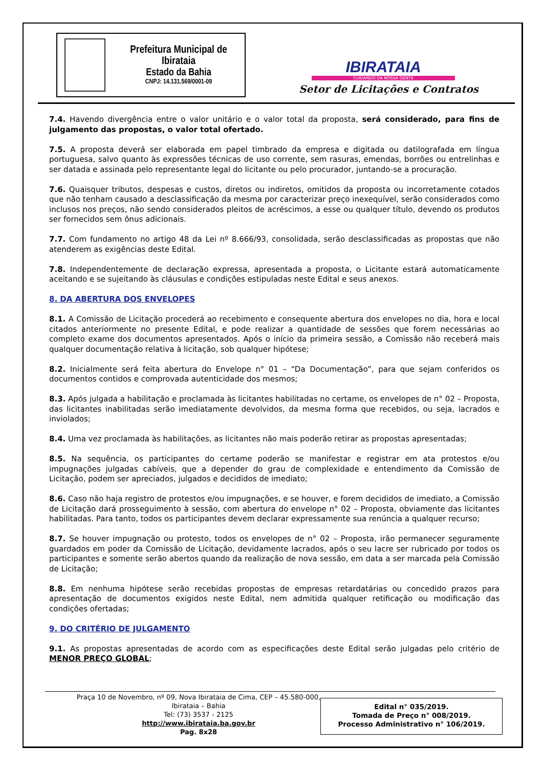Prefeitura Municipal de Ibirataia
Estado da Bahia
CNPJ: 14.131.569/0001-09
IBIRATAIA
CUIDANDO DA NOSSA GENTE
Setor de Licitações e Contratos
7.4. Havendo divergência entre o valor unitário e o valor total da proposta, será considerado, para fins de julgamento das propostas, o valor total ofertado.
7.5. A proposta deverá ser elaborada em papel timbrado da empresa e digitada ou datilografada em língua portuguesa, salvo quanto às expressões técnicas de uso corrente, sem rasuras, emendas, borrões ou entrelinhas e ser datada e assinada pelo representante legal do licitante ou pelo procurador, juntando-se a procuração.
7.6. Quaisquer tributos, despesas e custos, diretos ou indiretos, omitidos da proposta ou incorretamente cotados que não tenham causado a desclassificação da mesma por caracterizar preço inexequível, serão considerados como inclusos nos preços, não sendo considerados pleitos de acréscimos, a esse ou qualquer título, devendo os produtos ser fornecidos sem ônus adicionais.
7.7. Com fundamento no artigo 48 da Lei nº 8.666/93, consolidada, serão desclassificadas as propostas que não atenderem as exigências deste Edital.
7.8. Independentemente de declaração expressa, apresentada a proposta, o Licitante estará automaticamente aceitando e se sujeitando às cláusulas e condições estipuladas neste Edital e seus anexos.
8. DA ABERTURA DOS ENVELOPES
8.1. A Comissão de Licitação procederá ao recebimento e consequente abertura dos envelopes no dia, hora e local citados anteriormente no presente Edital, e pode realizar a quantidade de sessões que forem necessárias ao completo exame dos documentos apresentados. Após o início da primeira sessão, a Comissão não receberá mais qualquer documentação relativa à licitação, sob qualquer hipótese;
8.2. Inicialmente será feita abertura do Envelope n° 01 – “Da Documentação”, para que sejam conferidos os documentos contidos e comprovada autenticidade dos mesmos;
8.3. Após julgada a habilitação e proclamada às licitantes habilitadas no certame, os envelopes de n° 02 – Proposta, das licitantes inabilitadas serão imediatamente devolvidos, da mesma forma que recebidos, ou seja, lacrados e inviolados;
8.4. Uma vez proclamada às habilitações, as licitantes não mais poderão retirar as propostas apresentadas;
8.5. Na sequência, os participantes do certame poderão se manifestar e registrar em ata protestos e/ou impugnações julgadas cabíveis, que a depender do grau de complexidade e entendimento da Comissão de Licitação, podem ser apreciados, julgados e decididos de imediato;
8.6. Caso não haja registro de protestos e/ou impugnações, e se houver, e forem decididos de imediato, a Comissão de Licitação dará prosseguimento à sessão, com abertura do envelope n° 02 – Proposta, obviamente das licitantes habilitadas. Para tanto, todos os participantes devem declarar expressamente sua renúncia a qualquer recurso;
8.7. Se houver impugnação ou protesto, todos os envelopes de n° 02 – Proposta, irão permanecer seguramente guardados em poder da Comissão de Licitação, devidamente lacrados, após o seu lacre ser rubricado por todos os participantes e somente serão abertos quando da realização de nova sessão, em data a ser marcada pela Comissão de Licitação;
8.8. Em nenhuma hipótese serão recebidas propostas de empresas retardatárias ou concedido prazos para apresentação de documentos exigidos neste Edital, nem admitida qualquer retificação ou modificação das condições ofertadas;
9. DO CRITÉRIO DE JULGAMENTO
9.1. As propostas apresentadas de acordo com as especificações deste Edital serão julgadas pelo critério de MENOR PREÇO GLOBAL;
Praça 10 de Novembro, nº 09, Nova Ibirataia de Cima, CEP – 45.580-000,
Ibirataia – Bahia
Tel: (73) 3537 - 2125
http://www.ibirataia.ba.gov.br
Pag. 8x28
Edital n° 035/2019.
Tomada de Preço n° 008/2019.
Processo Administrativo n° 106/2019.